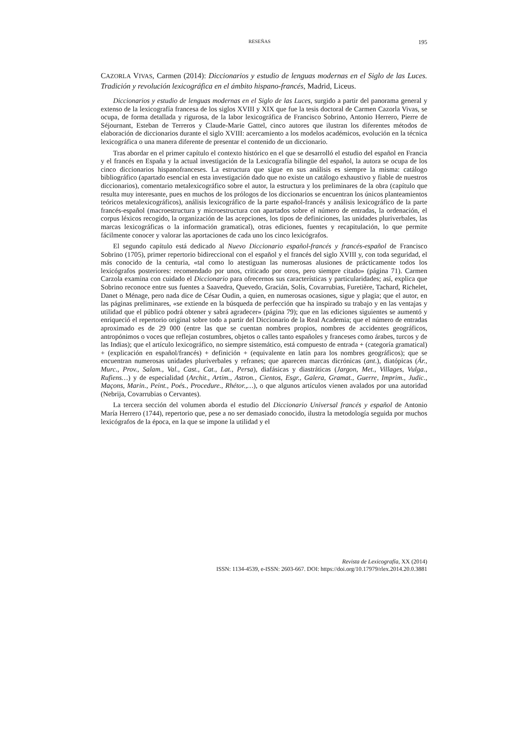RESEÑAS 195
CAZORLA VIVAS, Carmen (2014): Diccionarios y estudio de lenguas modernas en el Siglo de las Luces. Tradición y revolución lexicográfica en el ámbito hispano-francés, Madrid, Liceus.
Diccionarios y estudio de lenguas modernas en el Siglo de las Luces, surgido a partir del panorama general y extenso de la lexicografía francesa de los siglos XVIII y XIX que fue la tesis doctoral de Carmen Cazorla Vivas, se ocupa, de forma detallada y rigurosa, de la labor lexicográfica de Francisco Sobrino, Antonio Herrero, Pierre de Séjournant, Esteban de Terreros y Claude-Marie Gattel, cinco autores que ilustran los diferentes métodos de elaboración de diccionarios durante el siglo XVIII: acercamiento a los modelos académicos, evolución en la técnica lexicográfica o una manera diferente de presentar el contenido de un diccionario.
Tras abordar en el primer capítulo el contexto histórico en el que se desarrolló el estudio del español en Francia y el francés en España y la actual investigación de la Lexicografía bilingüe del español, la autora se ocupa de los cinco diccionarios hispanofranceses. La estructura que sigue en sus análisis es siempre la misma: catálogo bibliográfico (apartado esencial en esta investigación dado que no existe un catálogo exhaustivo y fiable de nuestros diccionarios), comentario metalexicográfico sobre el autor, la estructura y los preliminares de la obra (capítulo que resulta muy interesante, pues en muchos de los prólogos de los diccionarios se encuentran los únicos planteamientos teóricos metalexicográficos), análisis lexicográfico de la parte español-francés y análisis lexicográfico de la parte francés-español (macroestructura y microestructura con apartados sobre el número de entradas, la ordenación, el corpus léxicos recogido, la organización de las acepciones, los tipos de definiciones, las unidades pluriverbales, las marcas lexicográficas o la información gramatical), otras ediciones, fuentes y recapitulación, lo que permite fácilmente conocer y valorar las aportaciones de cada uno los cinco lexicógrafos.
El segundo capítulo está dedicado al Nuevo Diccionario español-francés y francés-español de Francisco Sobrino (1705), primer repertorio bidireccional con el español y el francés del siglo XVIII y, con toda seguridad, el más conocido de la centuria, «tal como lo atestiguan las numerosas alusiones de prácticamente todos los lexicógrafos posteriores: recomendado por unos, criticado por otros, pero siempre citado» (página 71). Carmen Carzola examina con cuidado el Diccionario para ofrecernos sus características y particularidades; así, explica que Sobrino reconoce entre sus fuentes a Saavedra, Quevedo, Gracián, Solís, Covarrubias, Furetière, Tachard, Richelet, Danet o Ménage, pero nada dice de César Oudin, a quien, en numerosas ocasiones, sigue y plagia; que el autor, en las páginas preliminares, «se extiende en la búsqueda de perfección que ha inspirado su trabajo y en las ventajas y utilidad que el público podrá obtener y sabrá agradecer» (página 79); que en las ediciones siguientes se aumentó y enriqueció el repertorio original sobre todo a partir del Diccionario de la Real Academia; que el número de entradas aproximado es de 29 000 (entre las que se cuentan nombres propios, nombres de accidentes geográficos, antropónimos o voces que reflejan costumbres, objetos o calles tanto españoles y franceses como árabes, turcos y de las Indias); que el artículo lexicográfico, no siempre sistemático, está compuesto de entrada + (categoría gramatical) + (explicación en español/francés) + definición + (equivalente en latín para los nombres geográficos); que se encuentran numerosas unidades pluriverbales y refranes; que aparecen marcas dicrónicas (ant.), diatópicas (Ár., Murc., Prov., Salam., Val., Cast., Cat., Lat., Persa), diafásicas y diastráticas (Jargon, Met., Villages, Vulga., Rufiens…) y de especialidad (Archit., Artim., Astron., Cientos, Esgr., Galera, Gramat., Guerre, Imprim., Judic., Maçons, Marin., Peint., Poés., Procedure., Rhétor.,…), o que algunos artículos vienen avalados por una autoridad (Nebrija, Covarrubias o Cervantes).
La tercera sección del volumen aborda el estudio del Diccionario Universal francés y español de Antonio María Herrero (1744), repertorio que, pese a no ser demasiado conocido, ilustra la metodología seguida por muchos lexicógrafos de la época, en la que se impone la utilidad y el
Revista de Lexicografía, XX (2014)
ISSN: 1134-4539, e-ISSN: 2603-667. DOI: https://doi.org/10.17979/rlex.2014.20.0.3881